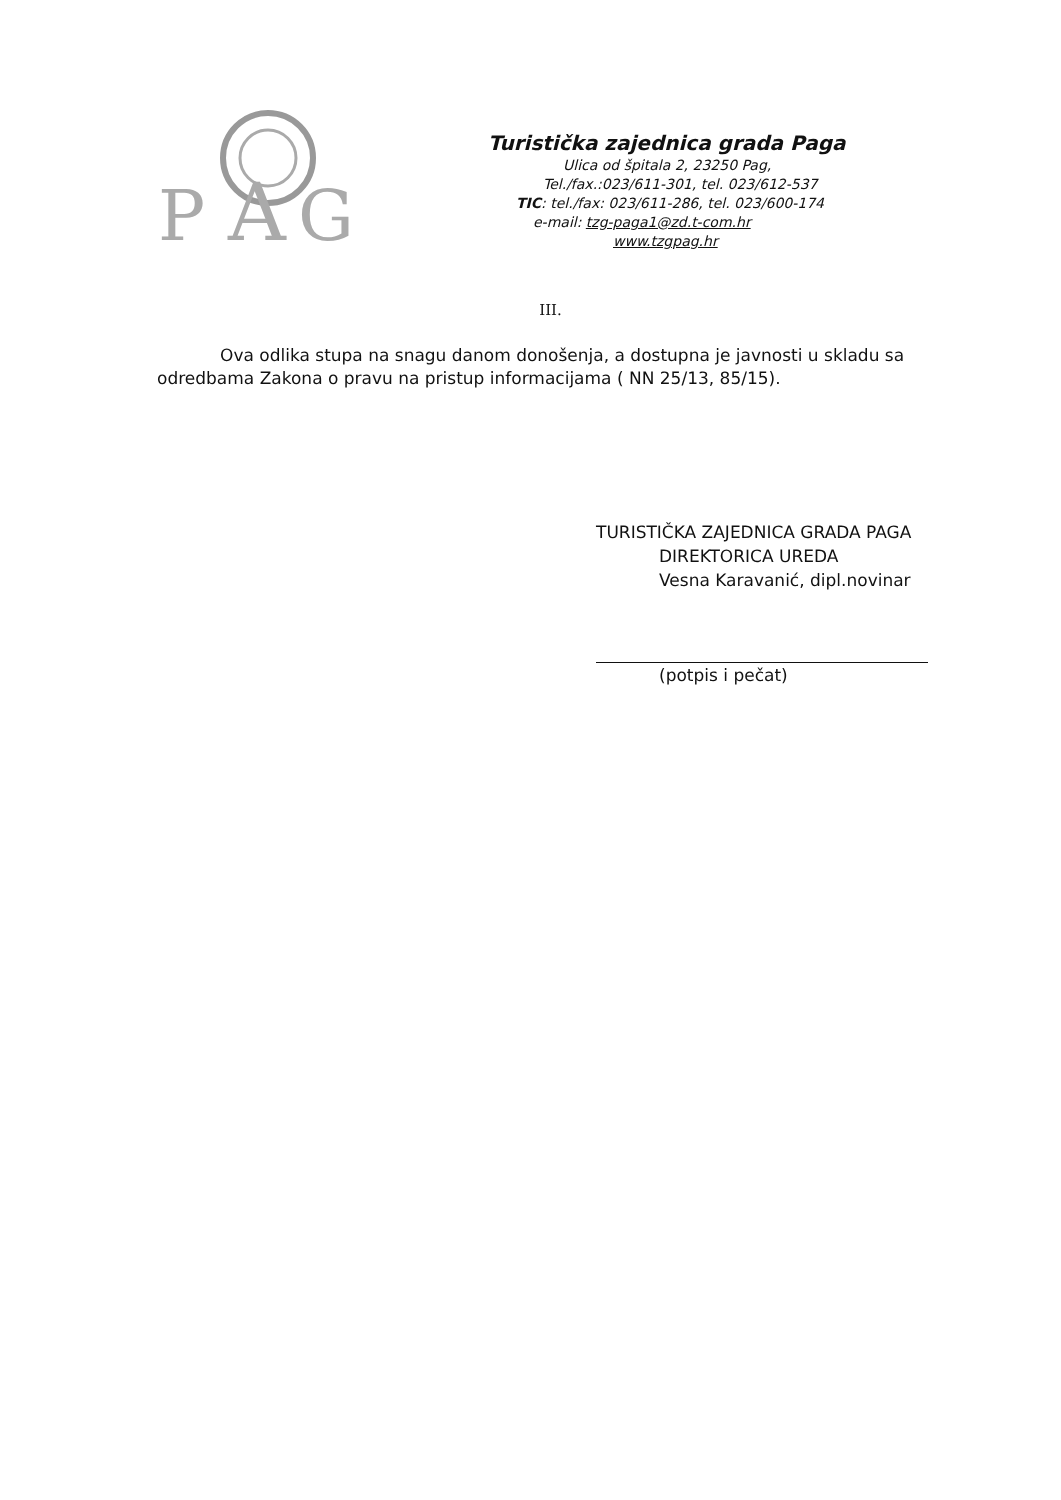P
A
G
Turistička zajednica grada Paga
Ulica od špitala 2, 23250 Pag,
Tel./fax.:023/611-301, tel. 023/612-537
TIC: tel./fax: 023/611-286, tel. 023/600-174
e-mail: tzg-paga1@zd.t-com.hr
www.tzgpag.hr
III.
Ova odlika stupa na snagu danom donošenja, a dostupna je javnosti u skladu sa odredbama Zakona o pravu na pristup informacijama ( NN 25/13, 85/15).
TURISTIČKA ZAJEDNICA GRADA PAGA
DIREKTORICA UREDA
Vesna Karavanić, dipl.novinar
(potpis i pečat)